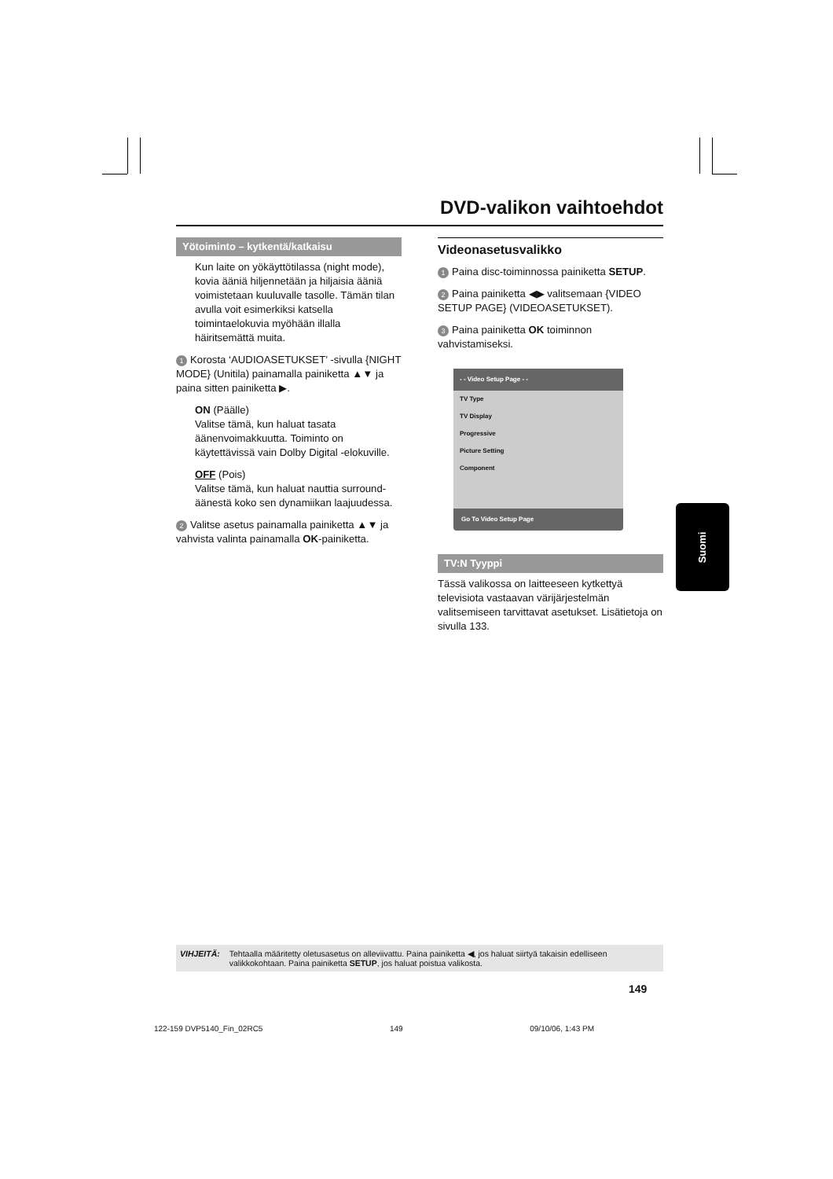DVD-valikon vaihtoehdot
Yötoiminto – kytkentä/katkaisu
Kun laite on yökäyttötilassa (night mode), kovia ääniä hiljennetään ja hiljaisia ääniä voimistetaan kuuluvalle tasolle. Tämän tilan avulla voit esimerkiksi katsella toimintaelokuvia myöhään illalla häiritsemättä muita.
1 Korosta ‘AUDIOASETUKSET’ -sivulla {NIGHT MODE} (Unitila) painamalla painiketta ▲▼ ja paina sitten painiketta ▶.
ON (Päälle)
Valitse tämä, kun haluat tasata äänenvoimakkuutta. Toiminto on käytettävissä vain Dolby Digital -elokuville.
OFF (Pois)
Valitse tämä, kun haluat nauttia surround-äänestä koko sen dynamiikan laajuudessa.
2 Valitse asetus painamalla painiketta ▲▼ ja vahvista valinta painamalla OK-painiketta.
Videonasetusvalikko
1 Paina disc-toiminnossa painiketta SETUP.
2 Paina painiketta ◀▶ valitsemaan {VIDEO SETUP PAGE} (VIDEOASETUKSET).
3 Paina painiketta OK toiminnon vahvistamiseksi.
- - Video Setup Page - -
TV Type
TV Display
Progressive
Picture Setting
Component
Go To Video Setup Page
TV:N Tyyppi
Tässä valikossa on laitteeseen kytkettyä televisiota vastaavan värijärjestelmän valitsemiseen tarvittavat asetukset. Lisätietoja on sivulla 133.
Suomi
VIHJEITÄ: Tehtaalla määritetty oletusasetus on alleviivattu. Paina painiketta ◀, jos haluat siirtyä takaisin edelliseen valikkokohtaan. Paina painiketta SETUP, jos haluat poistua valikosta.
149
122-159 DVP5140_Fin_02RC5 149 09/10/06, 1:43 PM